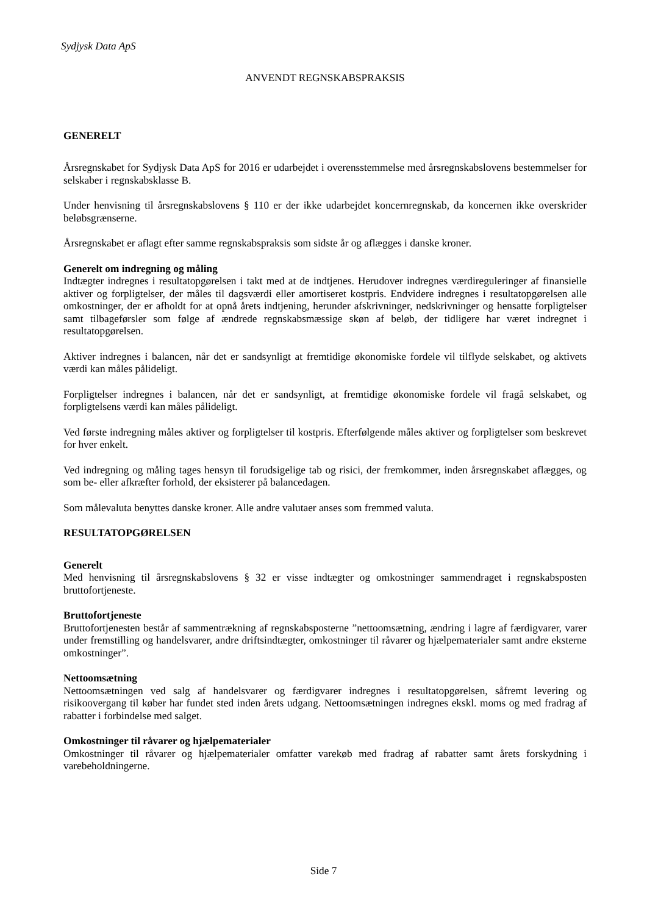Sydjysk Data ApS
ANVENDT REGNSKABSPRAKSIS
GENERELT
Årsregnskabet for Sydjysk Data ApS for 2016 er udarbejdet i overensstemmelse med årsregnskabslovens bestemmelser for selskaber i regnskabsklasse B.
Under henvisning til årsregnskabslovens § 110 er der ikke udarbejdet koncernregnskab, da koncernen ikke overskrider beløbsgrænserne.
Årsregnskabet er aflagt efter samme regnskabspraksis som sidste år og aflægges i danske kroner.
Generelt om indregning og måling
Indtægter indregnes i resultatopgørelsen i takt med at de indtjenes. Herudover indregnes værdireguleringer af finansielle aktiver og forpligtelser, der måles til dagsværdi eller amortiseret kostpris. Endvidere indregnes i resultatopgørelsen alle omkostninger, der er afholdt for at opnå årets indtjening, herunder afskrivninger, nedskrivninger og hensatte forpligtelser samt tilbageførsler som følge af ændrede regnskabsmæssige skøn af beløb, der tidligere har været indregnet i resultatopgørelsen.
Aktiver indregnes i balancen, når det er sandsynligt at fremtidige økonomiske fordele vil tilflyde selskabet, og aktivets værdi kan måles pålideligt.
Forpligtelser indregnes i balancen, når det er sandsynligt, at fremtidige økonomiske fordele vil fragå selskabet, og forpligtelsens værdi kan måles pålideligt.
Ved første indregning måles aktiver og forpligtelser til kostpris. Efterfølgende måles aktiver og forpligtelser som beskrevet for hver enkelt.
Ved indregning og måling tages hensyn til forudsigelige tab og risici, der fremkommer, inden årsregnskabet aflægges, og som be- eller afkræfter forhold, der eksisterer på balancedagen.
Som målevaluta benyttes danske kroner. Alle andre valutaer anses som fremmed valuta.
RESULTATOPGØRELSEN
Generelt
Med henvisning til årsregnskabslovens § 32 er visse indtægter og omkostninger sammendraget i regnskabsposten bruttofortjeneste.
Bruttofortjeneste
Bruttofortjenesten består af sammentrækning af regnskabsposterne ”nettoomsætning, ændring i lagre af færdigvarer, varer under fremstilling og handelsvarer, andre driftsindtægter, omkostninger til råvarer og hjælpematerialer samt andre eksterne omkostninger”.
Nettoomsætning
Nettoomsætningen ved salg af handelsvarer og færdigvarer indregnes i resultatopgørelsen, såfremt levering og risikoovergang til køber har fundet sted inden årets udgang. Nettoomsætningen indregnes ekskl. moms og med fradrag af rabatter i forbindelse med salget.
Omkostninger til råvarer og hjælpematerialer
Omkostninger til råvarer og hjælpematerialer omfatter varekøb med fradrag af rabatter samt årets forskydning i varebeholdningerne.
Side 7